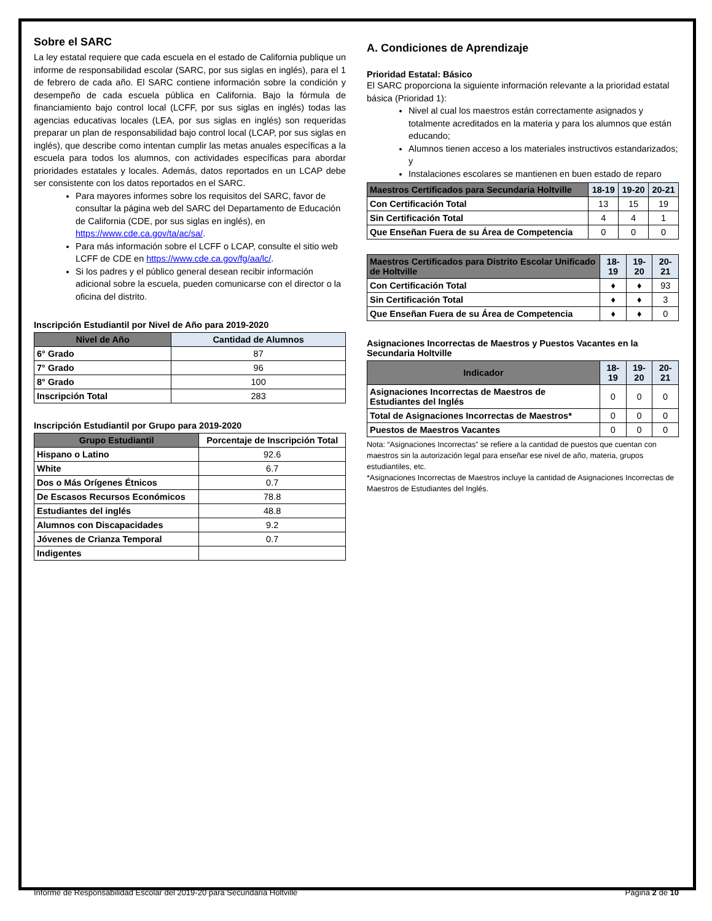Sobre el SARC
La ley estatal requiere que cada escuela en el estado de California publique un informe de responsabilidad escolar (SARC, por sus siglas en inglés), para el 1 de febrero de cada año. El SARC contiene información sobre la condición y desempeño de cada escuela pública en California. Bajo la fórmula de financiamiento bajo control local (LCFF, por sus siglas en inglés) todas las agencias educativas locales (LEA, por sus siglas en inglés) son requeridas preparar un plan de responsabilidad bajo control local (LCAP, por sus siglas en inglés), que describe como intentan cumplir las metas anuales específicas a la escuela para todos los alumnos, con actividades específicas para abordar prioridades estatales y locales. Además, datos reportados en un LCAP debe ser consistente con los datos reportados en el SARC.
Para mayores informes sobre los requisitos del SARC, favor de consultar la página web del SARC del Departamento de Educación de California (CDE, por sus siglas en inglés), en https://www.cde.ca.gov/ta/ac/sa/.
Para más información sobre el LCFF o LCAP, consulte el sitio web LCFF de CDE en https://www.cde.ca.gov/fg/aa/lc/.
Si los padres y el público general desean recibir información adicional sobre la escuela, pueden comunicarse con el director o la oficina del distrito.
Inscripción Estudiantil por Nivel de Año para 2019-2020
| Nivel de Año | Cantidad de Alumnos |
| --- | --- |
| 6° Grado | 87 |
| 7° Grado | 96 |
| 8° Grado | 100 |
| Inscripción Total | 283 |
Inscripción Estudiantil por Grupo para 2019-2020
| Grupo Estudiantil | Porcentaje de Inscripción Total |
| --- | --- |
| Hispano o Latino | 92.6 |
| White | 6.7 |
| Dos o Más Orígenes Étnicos | 0.7 |
| De Escasos Recursos Económicos | 78.8 |
| Estudiantes del inglés | 48.8 |
| Alumnos con Discapacidades | 9.2 |
| Jóvenes de Crianza Temporal | 0.7 |
| Indigentes | |
A. Condiciones de Aprendizaje
Prioridad Estatal: Básico
El SARC proporciona la siguiente información relevante a la prioridad estatal básica (Prioridad 1):
Nivel al cual los maestros están correctamente asignados y totalmente acreditados en la materia y para los alumnos que están educando;
Alumnos tienen acceso a los materiales instructivos estandarizados; y
Instalaciones escolares se mantienen en buen estado de reparo
| Maestros Certificados para Secundaria Holtville | 18-19 | 19-20 | 20-21 |
| --- | --- | --- | --- |
| Con Certificación Total | 13 | 15 | 19 |
| Sin Certificación Total | 4 | 4 | 1 |
| Que Enseñan Fuera de su Área de Competencia | 0 | 0 | 0 |
| Maestros Certificados para Distrito Escolar Unificado de Holtville | 18-19 | 19-20 | 20-21 |
| --- | --- | --- | --- |
| Con Certificación Total | ♦ | ♦ | 93 |
| Sin Certificación Total | ♦ | ♦ | 3 |
| Que Enseñan Fuera de su Área de Competencia | ♦ | ♦ | 0 |
Asignaciones Incorrectas de Maestros y Puestos Vacantes en la Secundaria Holtville
| Indicador | 18-19 | 19-20 | 20-21 |
| --- | --- | --- | --- |
| Asignaciones Incorrectas de Maestros de Estudiantes del Inglés | 0 | 0 | 0 |
| Total de Asignaciones Incorrectas de Maestros* | 0 | 0 | 0 |
| Puestos de Maestros Vacantes | 0 | 0 | 0 |
Nota: “Asignaciones Incorrectas” se refiere a la cantidad de puestos que cuentan con maestros sin la autorización legal para enseñar ese nivel de año, materia, grupos estudiantiles, etc.
*Asignaciones Incorrectas de Maestros incluye la cantidad de Asignaciones Incorrectas de Maestros de Estudiantes del Inglés.
Informe de Responsabilidad Escolar del 2019-20 para Secundaria Holtville Página 2 de 10